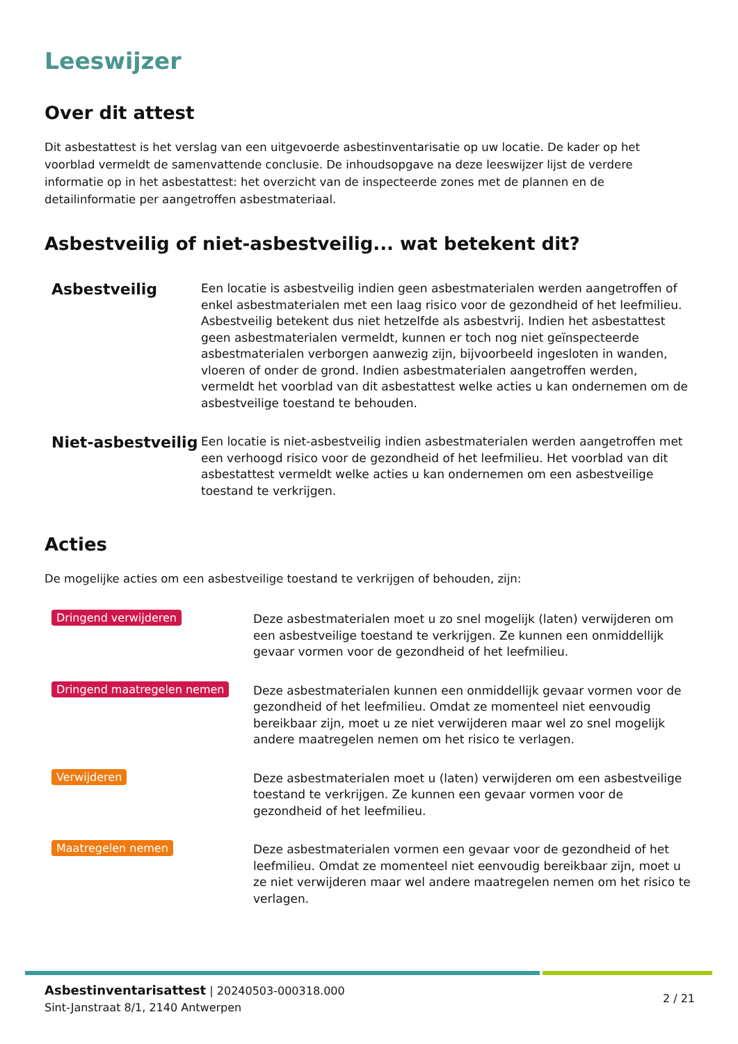Leeswijzer
Over dit attest
Dit asbestattest is het verslag van een uitgevoerde asbestinventarisatie op uw locatie. De kader op het voorblad vermeldt de samenvattende conclusie. De inhoudsopgave na deze leeswijzer lijst de verdere informatie op in het asbestattest: het overzicht van de inspecteerde zones met de plannen en de detailinformatie per aangetroffen asbestmateriaal.
Asbestveilig of niet-asbestveilig... wat betekent dit?
Asbestveilig
Een locatie is asbestveilig indien geen asbestmaterialen werden aangetroffen of enkel asbestmaterialen met een laag risico voor de gezondheid of het leefmilieu. Asbestveilig betekent dus niet hetzelfde als asbestvrij. Indien het asbestattest geen asbestmaterialen vermeldt, kunnen er toch nog niet geïnspecteerde asbestmaterialen verborgen aanwezig zijn, bijvoorbeeld ingesloten in wanden, vloeren of onder de grond. Indien asbestmaterialen aangetroffen werden, vermeldt het voorblad van dit asbestattest welke acties u kan ondernemen om de asbestveilige toestand te behouden.
Niet-asbestveilig
Een locatie is niet-asbestveilig indien asbestmaterialen werden aangetroffen met een verhoogd risico voor de gezondheid of het leefmilieu. Het voorblad van dit asbestattest vermeldt welke acties u kan ondernemen om een asbestveilige toestand te verkrijgen.
Acties
De mogelijke acties om een asbestveilige toestand te verkrijgen of behouden, zijn:
Dringend verwijderen
Deze asbestmaterialen moet u zo snel mogelijk (laten) verwijderen om een asbestveilige toestand te verkrijgen. Ze kunnen een onmiddellijk gevaar vormen voor de gezondheid of het leefmilieu.
Dringend maatregelen nemen
Deze asbestmaterialen kunnen een onmiddellijk gevaar vormen voor de gezondheid of het leefmilieu. Omdat ze momenteel niet eenvoudig bereikbaar zijn, moet u ze niet verwijderen maar wel zo snel mogelijk andere maatregelen nemen om het risico te verlagen.
Verwijderen
Deze asbestmaterialen moet u (laten) verwijderen om een asbestveilige toestand te verkrijgen. Ze kunnen een gevaar vormen voor de gezondheid of het leefmilieu.
Maatregelen nemen
Deze asbestmaterialen vormen een gevaar voor de gezondheid of het leefmilieu. Omdat ze momenteel niet eenvoudig bereikbaar zijn, moet u ze niet verwijderen maar wel andere maatregelen nemen om het risico te verlagen.
Asbestinventarisattest | 20240503-000318.000
Sint-Janstraat 8/1, 2140 Antwerpen
2 / 21